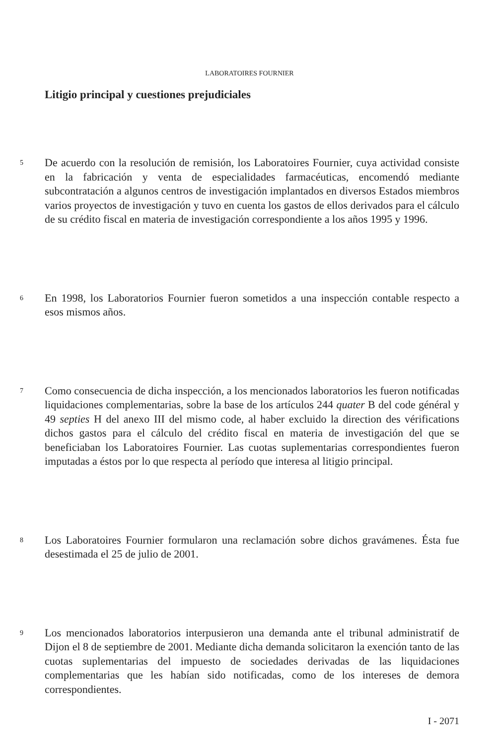LABORATOIRES FOURNIER
Litigio principal y cuestiones prejudiciales
5
De acuerdo con la resolución de remisión, los Laboratoires Fournier, cuya actividad consiste en la fabricación y venta de especialidades farmacéuticas, encomendó mediante subcontratación a algunos centros de investigación implantados en diversos Estados miembros varios proyectos de investigación y tuvo en cuenta los gastos de ellos derivados para el cálculo de su crédito fiscal en materia de investigación correspondiente a los años 1995 y 1996.
6
En 1998, los Laboratorios Fournier fueron sometidos a una inspección contable respecto a esos mismos años.
7
Como consecuencia de dicha inspección, a los mencionados laboratorios les fueron notificadas liquidaciones complementarias, sobre la base de los artículos 244 quater B del code général y 49 septies H del anexo III del mismo code, al haber excluido la direction des vérifications dichos gastos para el cálculo del crédito fiscal en materia de investigación del que se beneficiaban los Laboratoires Fournier. Las cuotas suplementarias correspondientes fueron imputadas a éstos por lo que respecta al período que interesa al litigio principal.
8
Los Laboratoires Fournier formularon una reclamación sobre dichos gravámenes. Ésta fue desestimada el 25 de julio de 2001.
9
Los mencionados laboratorios interpusieron una demanda ante el tribunal administratif de Dijon el 8 de septiembre de 2001. Mediante dicha demanda solicitaron la exención tanto de las cuotas suplementarias del impuesto de sociedades derivadas de las liquidaciones complementarias que les habían sido notificadas, como de los intereses de demora correspondientes.
I - 2071